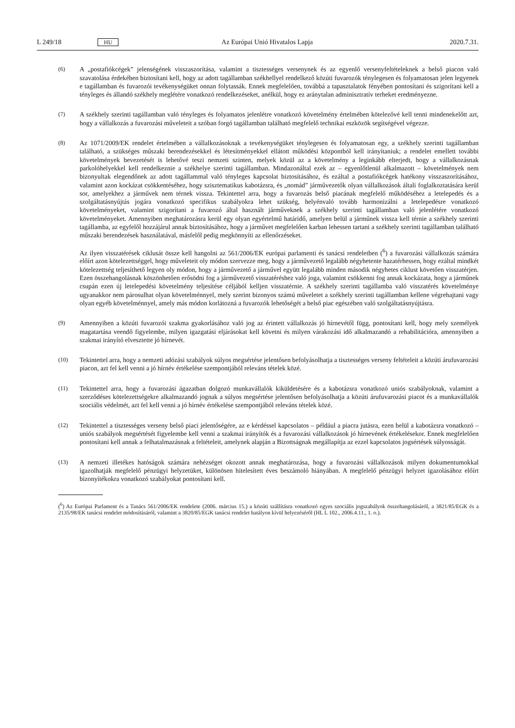L 249/18 HU Az Európai Unió Hivatalos Lapja 2020.7.31.
(6) A „postafiókcégek” jelenségének visszaszorítása, valamint a tisztességes versenynek és az egyenlő versenyfeltételeknek a belső piacon való szavatolása érdekében biztosítani kell, hogy az adott tagállamban székhellyel rendelkező közúti fuvarozók ténylegesen és folyamatosan jelen legyenek e tagállamban és fuvarozói tevékenységüket onnan folytassák. Ennek megfelelően, továbbá a tapasztalatok fényében pontosítani és szigorítani kell a tényleges és állandó székhely meglétére vonatkozó rendelkezéseket, anélkül, hogy ez aránytalan adminisztratív terheket eredményezne.
(7) A székhely szerinti tagállamban való tényleges és folyamatos jelenlétre vonatkozó követelmény értelmében kötelezővé kell tenni mindenekelőtt azt, hogy a vállalkozás a fuvarozási műveleteit a szóban forgó tagállamban található megfelelő technikai eszközök segítségével végezze.
(8) Az 1071/2009/EK rendelet értelmében a vállalkozásoknak a tevékenységüket ténylegesen és folyamatosan egy, a székhely szerinti tagállamban található, a szükséges műszaki berendezésekkel és létesítményekkel ellátott működési központból kell irányítaniuk; a rendelet emellett további követelmények bevezetését is lehetővé teszi nemzeti szinten, melyek közül az a követelmény a leginkább elterjedt, hogy a vállalkozásnak parkolóhelyekkel kell rendelkeznie a székhelye szerinti tagállamban. Mindazonáltal ezek az – egyenlőtlenül alkalmazott – követelmények nem bizonyultak elegendőnek az adott tagállammal való tényleges kapcsolat biztosításához, és ezáltal a postafiókcégek hatékony visszaszorításához, valamint azon kockázat csökkentéséhez, hogy szisztematikus kabotázsra, és „nomád” járművezetők olyan vállalkozások általi foglalkoztatására kerül sor, amelyekhez a járművek nem térnek vissza. Tekintettel arra, hogy a fuvarozás belső piacának megfelelő működéséhez a letelepedés és a szolgáltatásnyújtás jogára vonatkozó specifikus szabályokra lehet szükség, helyénvaló tovább harmonizálni a letelepedésre vonatkozó követelményeket, valamint szigorítani a fuvarozó által használt járműveknek a székhely szerinti tagállamban való jelenlétére vonatkozó követelményeket. Amennyiben meghatározásra kerül egy olyan egyértelmű határidő, amelyen belül a járműnek vissza kell térnie a székhely szerinti tagállamba, az egyfelől hozzájárul annak biztosításához, hogy a járművet megfelelően karban lehessen tartani a székhely szerinti tagállamban található műszaki berendezések használatával, másfelől pedig megkönnyíti az ellenőrzéseket.
Az ilyen visszatérések ciklusát össze kell hangolni az 561/2006/EK európai parlamenti és tanácsi rendeletben (<sup>6</sup>) a fuvarozási vállalkozás számára előírt azon kötelezettséggel, hogy műveleteit oly módon szervezze meg, hogy a járművezető legalább négyhetente hazatérhessen, hogy ezáltal mindkét kötelezettség teljesíthető legyen oly módon, hogy a járművezető a járművel együtt legalább minden második négyhetes ciklust követően visszatérjen. Ezen összehangolásnak köszönhetően erősödni fog a járművezető visszatéréshez való joga, valamint csökkenni fog annak kockázata, hogy a járműnek csupán ezen új letelepedési követelmény teljesítése céljából kelljen visszatérnie. A székhely szerinti tagállamba való visszatérés követelménye ugyanakkor nem párosulhat olyan követelménnyel, mely szerint bizonyos számú műveletet a székhely szerinti tagállamban kellene végrehajtani vagy olyan egyéb követelménnyel, amely más módon korlátozná a fuvarozók lehetőségét a belső piac egészében való szolgáltatásnyújtásra.
(9) Amennyiben a közúti fuvarozói szakma gyakorlásához való jog az érintett vállalkozás jó hírnevétől függ, pontosítani kell, hogy mely személyek magatartása veendő figyelembe, milyen igazgatási eljárásokat kell követni és milyen várakozási idő alkalmazandó a rehabilitációra, amennyiben a szakmai irányító elvesztette jó hírnevét.
(10) Tekintettel arra, hogy a nemzeti adózási szabályok súlyos megsértése jelentősen befolyásolhatja a tisztességes verseny feltételeit a közúti árufuvarozási piacon, azt fel kell venni a jó hírnév értékelése szempontjából releváns tételek közé.
(11) Tekintettel arra, hogy a fuvarozási ágazatban dolgozó munkavállalók kiküldetésére és a kabotázsra vonatkozó uniós szabályoknak, valamint a szerződéses kötelezettségekre alkalmazandó jognak a súlyos megsértése jelentősen befolyásolhatja a közúti árufuvarozási piacot és a munkavállalók szociális védelmét, azt fel kell venni a jó hírnév értékelése szempontjából releváns tételek közé.
(12) Tekintettel a tisztességes verseny belső piaci jelentőségére, az e kérdéssel kapcsolatos – például a piacra jutásra, ezen belül a kabotázsra vonatkozó – uniós szabályok megsértését figyelembe kell venni a szakmai irányítók és a fuvarozási vállalkozások jó hírnevének értékelésekor. Ennek megfelelően pontosítani kell annak a felhatalmazásnak a feltételeit, amelynek alapján a Bizottságnak megállapítja az ezzel kapcsolatos jogsértések súlyosságát.
(13) A nemzeti illetékes hatóságok számára nehézséget okozott annak meghatározása, hogy a fuvarozási vállalkozások milyen dokumentumokkal igazolhatják megfelelő pénzügyi helyzetüket, különösen hitelesített éves beszámoló hiányában. A megfelelő pénzügyi helyzet igazolásához előírt bizonyítékokra vonatkozó szabályokat pontosítani kell.
(<sup>6</sup>) Az Európai Parlament és a Tanács 561/2006/EK rendelete (2006. március 15.) a közúti szállításra vonatkozó egyes szociális jogszabályok összehangolásáról, a 3821/85/EGK és a 2135/98/EK tanácsi rendelet módosításáról, valamint a 3820/85/EGK tanácsi rendelet hatályon kívül helyezéséről (HL L 102., 2006.4.11., 1. o.).